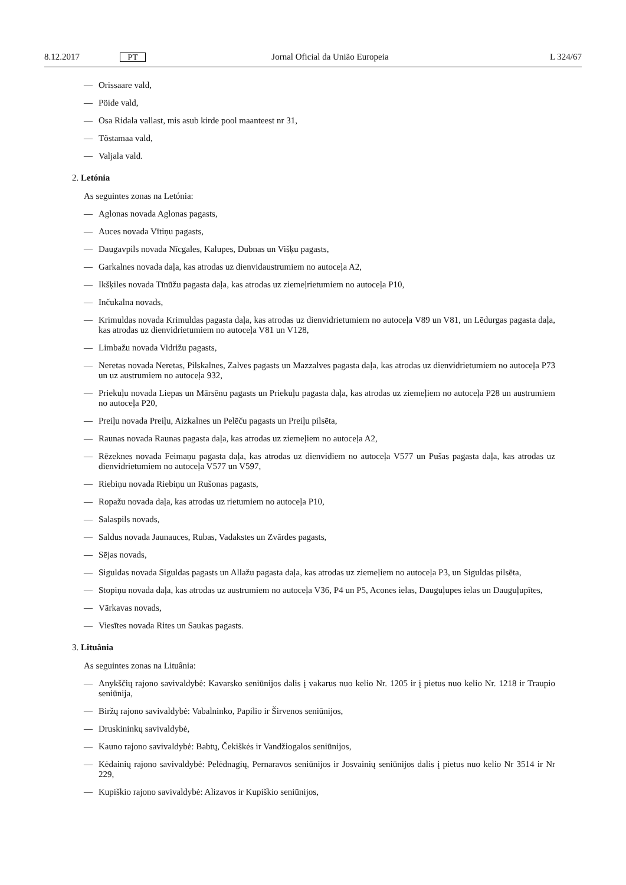8.12.2017 PT Jornal Oficial da União Europeia L 324/67
— Orissaare vald,
— Pöide vald,
— Osa Ridala vallast, mis asub kirde pool maanteest nr 31,
— Tõstamaa vald,
— Valjala vald.
2. Letónia
As seguintes zonas na Letónia:
— Aglonas novada Aglonas pagasts,
— Auces novada Vītiņu pagasts,
— Daugavpils novada Nīcgales, Kalupes, Dubnas un Višķu pagasts,
— Garkalnes novada daļa, kas atrodas uz dienvidaustrumiem no autoceļa A2,
— Ikšķiles novada Tīnūžu pagasta daļa, kas atrodas uz ziemeļrietumiem no autoceļa P10,
— Inčukalna novads,
— Krimuldas novada Krimuldas pagasta daļa, kas atrodas uz dienvidrietumiem no autoceļa V89 un V81, un Lēdurgas pagasta daļa, kas atrodas uz dienvidrietumiem no autoceļa V81 un V128,
— Limbažu novada Vidrižu pagasts,
— Neretas novada Neretas, Pilskalnes, Zalves pagasts un Mazzalves pagasta daļa, kas atrodas uz dienvidrietumiem no autoceļa P73 un uz austrumiem no autoceļa 932,
— Priekuļu novada Liepas un Mārsēnu pagasts un Priekuļu pagasta daļa, kas atrodas uz ziemeļiem no autoceļa P28 un austrumiem no autoceļa P20,
— Preiļu novada Preiļu, Aizkalnes un Pelēču pagasts un Preiļu pilsēta,
— Raunas novada Raunas pagasta daļa, kas atrodas uz ziemeļiem no autoceļa A2,
— Rēzeknes novada Feimaņu pagasta daļa, kas atrodas uz dienvidiem no autoceļa V577 un Pušas pagasta daļa, kas atrodas uz dienvidrietumiem no autoceļa V577 un V597,
— Riebiņu novada Riebiņu un Rušonas pagasts,
— Ropažu novada daļa, kas atrodas uz rietumiem no autoceļa P10,
— Salaspils novads,
— Saldus novada Jaunauces, Rubas, Vadakstes un Zvārdes pagasts,
— Sējas novads,
— Siguldas novada Siguldas pagasts un Allažu pagasta daļa, kas atrodas uz ziemeļiem no autoceļa P3, un Siguldas pilsēta,
— Stopiņu novada daļa, kas atrodas uz austrumiem no autoceļa V36, P4 un P5, Acones ielas, Dauguļupes ielas un Dauguļupītes,
— Vārkavas novads,
— Viesītes novada Rites un Saukas pagasts.
3. Lituânia
As seguintes zonas na Lituânia:
— Anykščių rajono savivaldybė: Kavarsko seniūnijos dalis į vakarus nuo kelio Nr. 1205 ir į pietus nuo kelio Nr. 1218 ir Traupio seniūnija,
— Biržų rajono savivaldybė: Vabalninko, Papilio ir Širvenos seniūnijos,
— Druskininkų savivaldybė,
— Kauno rajono savivaldybė: Babtų, Čekiškės ir Vandžiogalos seniūnijos,
— Kėdainių rajono savivaldybė: Pelėdnagių, Pernaravos seniūnijos ir Josvainių seniūnijos dalis į pietus nuo kelio Nr 3514 ir Nr 229,
— Kupiškio rajono savivaldybė: Alizavos ir Kupiškio seniūnijos,